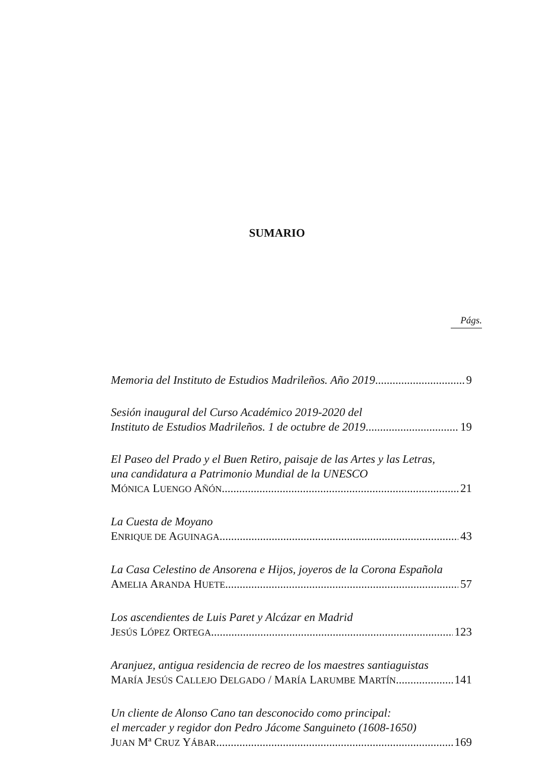SUMARIO
Págs.
Memoria del Instituto de Estudios Madrileños. Año 2019 9
Sesión inaugural del Curso Académico 2019-2020 del
Instituto de Estudios Madrileños. 1 de octubre de 2019 19
El Paseo del Prado y el Buen Retiro, paisaje de las Artes y las Letras,
una candidatura a Patrimonio Mundial de la UNESCO
MÓNICA LUENGO AÑÓN 21
La Cuesta de Moyano
ENRIQUE DE AGUINAGA 43
La Casa Celestino de Ansorena e Hijos, joyeros de la Corona Española
AMELIA ARANDA HUETE 57
Los ascendientes de Luis Paret y Alcázar en Madrid
JESÚS LÓPEZ ORTEGA 123
Aranjuez, antigua residencia de recreo de los maestres santiaguistas
MARÍA JESÚS CALLEJO DELGADO / MARÍA LARUMBE MARTÍN 141
Un cliente de Alonso Cano tan desconocido como principal:
el mercader y regidor don Pedro Jácome Sanguineto (1608-1650)
JUAN Mª CRUZ YÁBAR 169